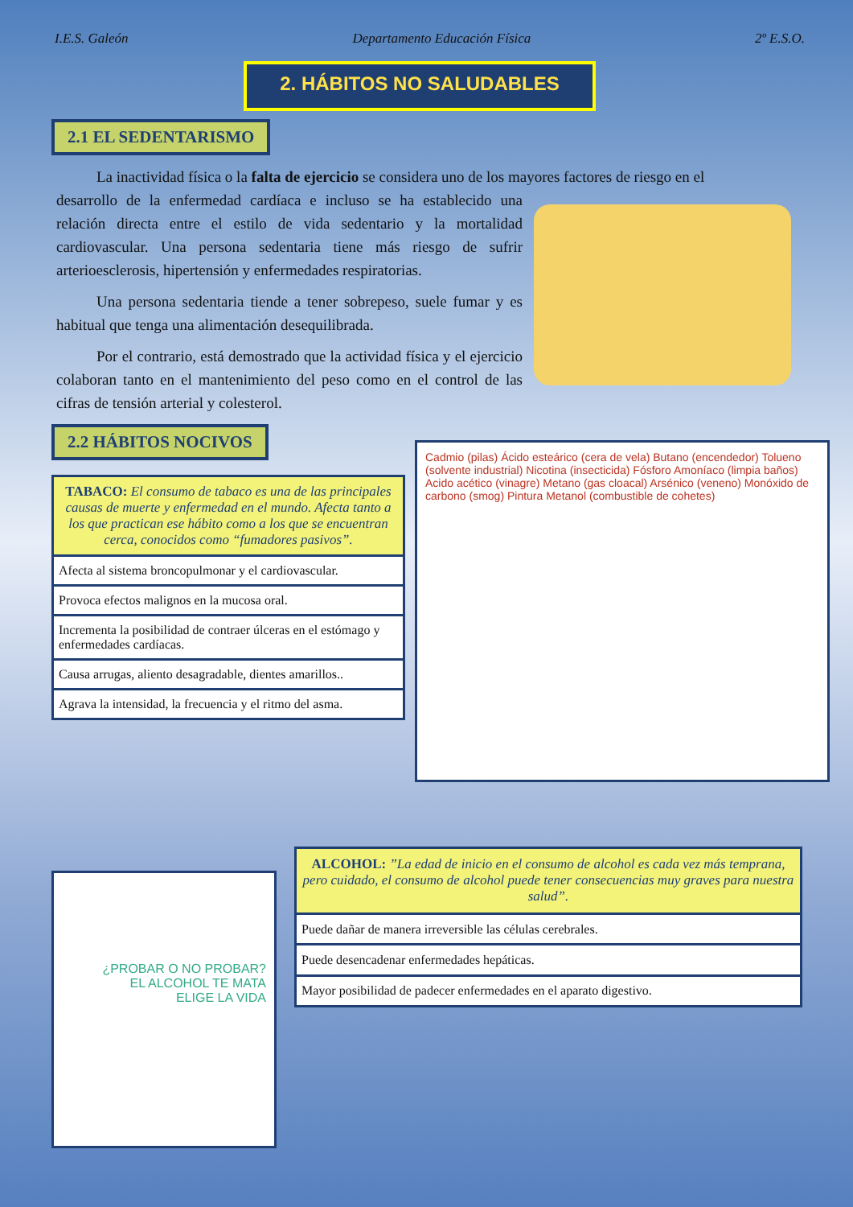I.E.S. Galeón Departamento Educación Física 2º E.S.O.
2. HÁBITOS NO SALUDABLES
2.1 EL SEDENTARISMO
La inactividad física o la falta de ejercicio se considera uno de los mayores factores de riesgo en el
desarrollo de la enfermedad cardíaca e incluso se ha establecido una relación directa entre el estilo de vida sedentario y la mortalidad cardiovascular. Una persona sedentaria tiene más riesgo de sufrir arterioesclerosis, hipertensión y enfermedades respiratorias.
Una persona sedentaria tiende a tener sobrepeso, suele fumar y es habitual que tenga una alimentación desequilibrada.
Por el contrario, está demostrado que la actividad física y el ejercicio colaboran tanto en el mantenimiento del peso como en el control de las cifras de tensión arterial y colesterol.
2.2 HÁBITOS NOCIVOS
| TABACO: El consumo de tabaco es una de las principales causas de muerte y enfermedad en el mundo. Afecta tanto a los que practican ese hábito como a los que se encuentran cerca, conocidos como “fumadores pasivos”. |
| Afecta al sistema broncopulmonar y el cardiovascular. |
| Provoca efectos malignos en la mucosa oral. |
| Incrementa la posibilidad de contraer úlceras en el estómago y enfermedades cardíacas. |
| Causa arrugas, aliento desagradable, dientes amarillos.. |
| Agrava la intensidad, la frecuencia y el ritmo del asma. |
Cadmio (pilas) Ácido esteárico (cera de vela) Butano (encendedor) Tolueno (solvente industrial) Nicotina (insecticida) Fósforo Amoníaco (limpia baños) Acido acético (vinagre) Metano (gas cloacal) Arsénico (veneno) Monóxido de carbono (smog) Pintura Metanol (combustible de cohetes)
¿PROBAR O NO PROBAR?
EL ALCOHOL TE MATA
ELIGE LA VIDA
| ALCOHOL: ”La edad de inicio en el consumo de alcohol es cada vez más temprana, pero cuidado, el consumo de alcohol puede tener consecuencias muy graves para nuestra salud”. |
| Puede dañar de manera irreversible las células cerebrales. |
| Puede desencadenar enfermedades hepáticas. |
| Mayor posibilidad de padecer enfermedades en el aparato digestivo. |